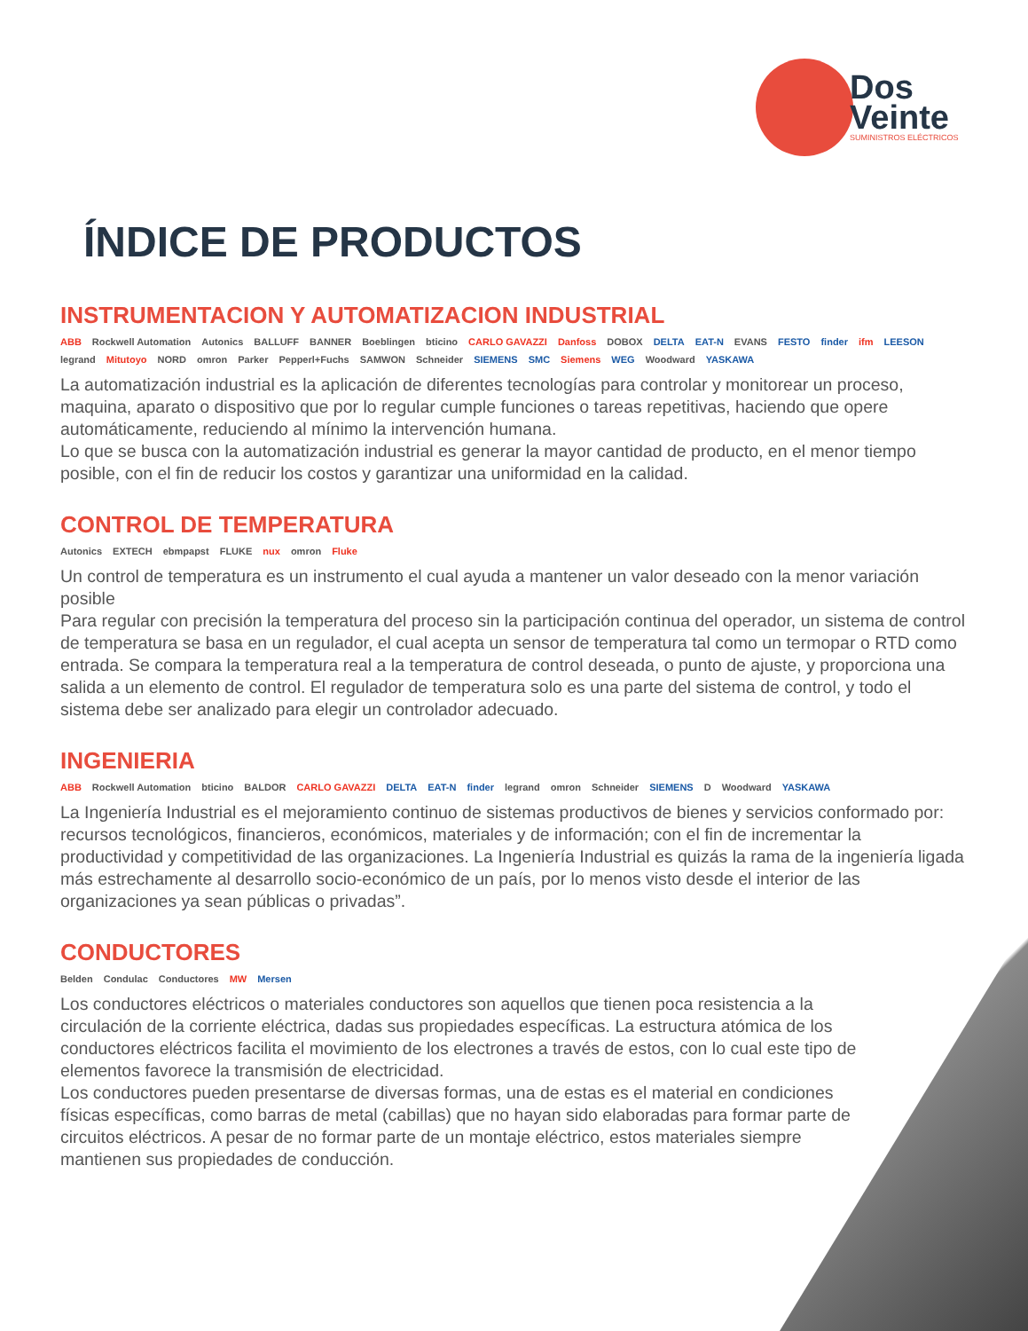Dos
Veinte
SUMINISTROS ELÉCTRICOS
ÍNDICE DE PRODUCTOS
INSTRUMENTACION Y AUTOMATIZACION INDUSTRIAL
ABB Rockwell Automation Autonics BALLUFF BANNER Boeblingen bticino CARLO GAVAZZI Danfoss DOBOX DELTA EAT-N EVANS FESTO finder ifm LEESON legrand Mitutoyo NORD omron Parker Pepperl+Fuchs SAMWON Schneider SIEMENS SMC Siemens WEG Woodward YASKAWA
La automatización industrial es la aplicación de diferentes tecnologías para controlar y monitorear un proceso, maquina, aparato o dispositivo que por lo regular cumple funciones o tareas repetitivas, haciendo que opere automáticamente, reduciendo al mínimo la intervención humana.
Lo que se busca con la automatización industrial es generar la mayor cantidad de producto, en el menor tiempo posible, con el fin de reducir los costos y garantizar una uniformidad en la calidad.
CONTROL DE TEMPERATURA
Autonics EXTECH ebmpapst FLUKE nux omron Fluke
Un control de temperatura es un instrumento el cual ayuda a mantener un valor deseado con la menor variación posible
Para regular con precisión la temperatura del proceso sin la participación continua del operador, un sistema de control de temperatura se basa en un regulador, el cual acepta un sensor de temperatura tal como un termopar o RTD como entrada. Se compara la temperatura real a la temperatura de control deseada, o punto de ajuste, y proporciona una salida a un elemento de control. El regulador de temperatura solo es una parte del sistema de control, y todo el sistema debe ser analizado para elegir un controlador adecuado.
INGENIERIA
ABB Rockwell Automation bticino BALDOR CARLO GAVAZZI DELTA EAT-N finder legrand omron Schneider SIEMENS D Woodward YASKAWA
La Ingeniería Industrial es el mejoramiento continuo de sistemas productivos de bienes y servicios conformado por: recursos tecnológicos, financieros, económicos, materiales y de información; con el fin de incrementar la productividad y competitividad de las organizaciones. La Ingeniería Industrial es quizás la rama de la ingeniería ligada más estrechamente al desarrollo socio-económico de un país, por lo menos visto desde el interior de las organizaciones ya sean públicas o privadas”.
CONDUCTORES
Belden Condulac Conductores MW Mersen
Los conductores eléctricos o materiales conductores son aquellos que tienen poca resistencia a la circulación de la corriente eléctrica, dadas sus propiedades específicas. La estructura atómica de los conductores eléctricos facilita el movimiento de los electrones a través de estos, con lo cual este tipo de elementos favorece la transmisión de electricidad.
Los conductores pueden presentarse de diversas formas, una de estas es el material en condiciones físicas específicas, como barras de metal (cabillas) que no hayan sido elaboradas para formar parte de circuitos eléctricos. A pesar de no formar parte de un montaje eléctrico, estos materiales siempre mantienen sus propiedades de conducción.